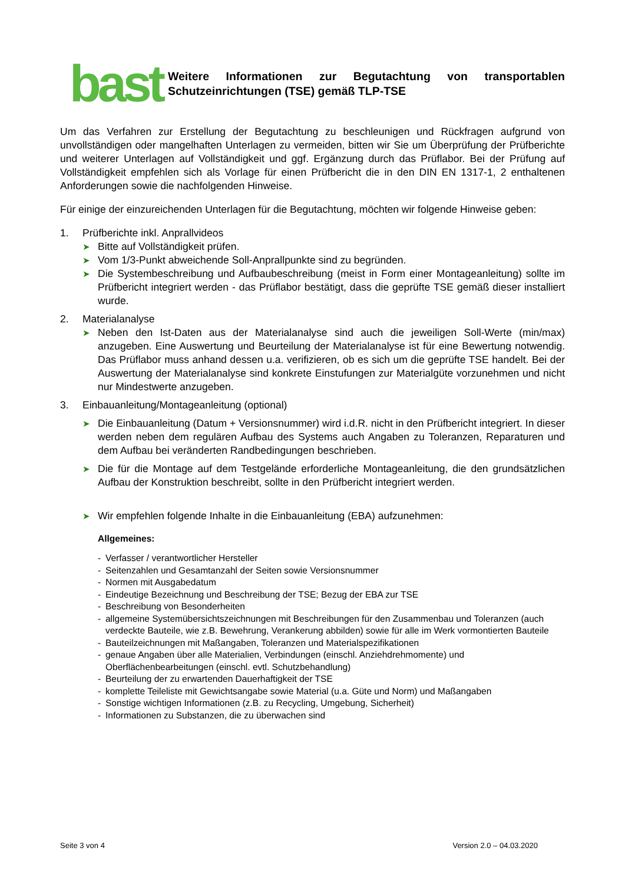bast
Weitere Informationen zur Begutachtung von transportablen Schutzeinrichtungen (TSE) gemäß TLP-TSE
Um das Verfahren zur Erstellung der Begutachtung zu beschleunigen und Rückfragen aufgrund von unvollständigen oder mangelhaften Unterlagen zu vermeiden, bitten wir Sie um Überprüfung der Prüfberichte und weiterer Unterlagen auf Vollständigkeit und ggf. Ergänzung durch das Prüflabor. Bei der Prüfung auf Vollständigkeit empfehlen sich als Vorlage für einen Prüfbericht die in den DIN EN 1317-1, 2 enthaltenen Anforderungen sowie die nachfolgenden Hinweise.
Für einige der einzureichenden Unterlagen für die Begutachtung, möchten wir folgende Hinweise geben:
1. Prüfberichte inkl. Anprallvideos
➤
Bitte auf Vollständigkeit prüfen.
➤
Vom 1/3-Punkt abweichende Soll-Anprallpunkte sind zu begründen.
➤
Die Systembeschreibung und Aufbaubeschreibung (meist in Form einer Montageanleitung) sollte im Prüfbericht integriert werden - das Prüflabor bestätigt, dass die geprüfte TSE gemäß dieser installiert wurde.
2. Materialanalyse
➤
Neben den Ist-Daten aus der Materialanalyse sind auch die jeweiligen Soll-Werte (min/max) anzugeben. Eine Auswertung und Beurteilung der Materialanalyse ist für eine Bewertung notwendig. Das Prüflabor muss anhand dessen u.a. verifizieren, ob es sich um die geprüfte TSE handelt. Bei der Auswertung der Materialanalyse sind konkrete Einstufungen zur Materialgüte vorzunehmen und nicht nur Mindestwerte anzugeben.
3. Einbauanleitung/Montageanleitung (optional)
➤
Die Einbauanleitung (Datum + Versionsnummer) wird i.d.R. nicht in den Prüfbericht integriert. In dieser werden neben dem regulären Aufbau des Systems auch Angaben zu Toleranzen, Reparaturen und dem Aufbau bei veränderten Randbedingungen beschrieben.
➤
Die für die Montage auf dem Testgelände erforderliche Montageanleitung, die den grundsätzlichen Aufbau der Konstruktion beschreibt, sollte in den Prüfbericht integriert werden.
➤
Wir empfehlen folgende Inhalte in die Einbauanleitung (EBA) aufzunehmen:
Allgemeines:
- Verfasser / verantwortlicher Hersteller
- Seitenzahlen und Gesamtanzahl der Seiten sowie Versionsnummer
- Normen mit Ausgabedatum
- Eindeutige Bezeichnung und Beschreibung der TSE; Bezug der EBA zur TSE
- Beschreibung von Besonderheiten
- allgemeine Systemübersichtszeichnungen mit Beschreibungen für den Zusammenbau und Toleranzen (auch verdeckte Bauteile, wie z.B. Bewehrung, Verankerung abbilden) sowie für alle im Werk vormontierten Bauteile
- Bauteilzeichnungen mit Maßangaben, Toleranzen und Materialspezifikationen
- genaue Angaben über alle Materialien, Verbindungen (einschl. Anziehdrehmomente) und Oberflächenbearbeitungen (einschl. evtl. Schutzbehandlung)
- Beurteilung der zu erwartenden Dauerhaftigkeit der TSE
- komplette Teileliste mit Gewichtsangabe sowie Material (u.a. Güte und Norm) und Maßangaben
- Sonstige wichtigen Informationen (z.B. zu Recycling, Umgebung, Sicherheit)
- Informationen zu Substanzen, die zu überwachen sind
Seite 3 von 4 Version 2.0 – 04.03.2020